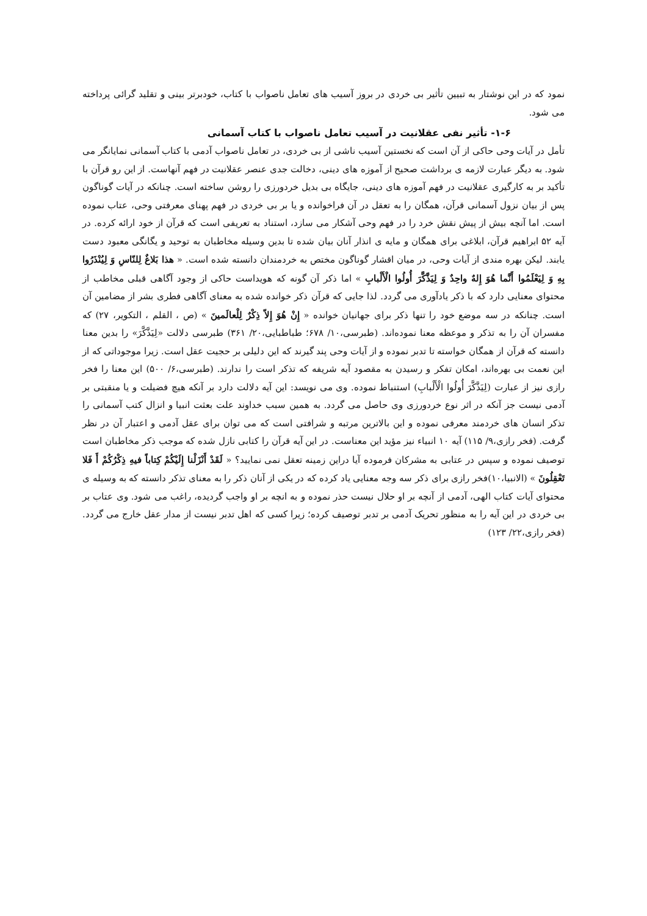نمود که در این نوشتار به تبیین تأثیر بی خردی در بروز آسیب های تعامل ناصواب با کتاب، خودبرتر بینی و تقلید گرائی پرداخته می شود.
۱-۶- تأثیر نفی عقلانیت در آسیب تعامل ناصواب با کتاب آسمانی
تأمل در آیات وحی حاکی از آن است که نخستین آسیب ناشی از بی خردی، در تعامل ناصواب آدمی با کتاب آسمانی نمایانگر می شود. به دیگر عبارت لازمه ی برداشت صحیح از آموزه های دینی، دخالت جدی عنصر عقلانیت در فهم آنهاست. از این رو قرآن با تأکید بر به کارگیری عقلانیت در فهم آموزه های دینی، جایگاه بی بدیل خردورزی را روشن ساخته است. چنانکه در آیات گوناگون پس از بیان نزول آسمانی قرآن، همگان را به تعقل در آن فراخوانده و یا بر بی خردی در فهم پهنای معرفتی وحی، عتاب نموده است. اما آنچه بیش از پیش نقش خرد را در فهم وحی آشکار می سازد، استناد به تعریفی است که قرآن از خود ارائه کرده. در آیه ۵۲ ابراهیم قرآن، ابلاغی برای همگان و مایه ی انذار آنان بیان شده تا بدین وسیله مخاطبان به توحید و یگانگی معبود دست یابند. لیکن بهره مندی از آیات وحی، در میان اقشار گوناگون مختص به خردمندان دانسته شده است. « هذا بَلاغٌ لِلنّاسِ وَ لِيُنْذَرُوا بِهِ وَ لِيَعْلَمُوا أَنَّما هُوَ إِلهٌ واحِدٌ وَ لِيَذَّكَّرَ أُولُوا الْأَلْبابِ » اما ذکر آن گونه که هویداست حاکی از وجود آگاهی قبلی مخاطب از محتوای معنایی دارد که با ذکر یادآوری می گردد. لذا جایی که قرآن ذکر خوانده شده به معنای آگاهی فطری بشر از مضامین آن است. چنانکه در سه موضع خود را تنها ذکر برای جهانیان خوانده « إِنْ هُوَ إِلاّ ذِكْرٌ لِلْعالَمينَ » (ص ، القلم ، التکویر، ۲۷) که مفسران آن را به تذکر و موعظه معنا نموده‌اند. (طبرسی،۱۰/ ۶۷۸؛ طباطبایی،۲۰/ ۳۶۱) طبرسی دلالت «لِيَذَّكَّرَ» را بدین معنا دانسته که قرآن از همگان خواسته تا تدبر نموده و از آیات وحی پند گیرند که این دلیلی بر حجیت عقل است. زیرا موجوداتی که از این نعمت بی بهره‌اند، امکان تفکر و رسیدن به مقصود آیه شریفه که تذکر است را ندارند. (طبرسی،۶/ ۵۰۰) این معنا را فخر رازی نیز از عبارت (لِيَذَّكَّرَ أُولُوا الْأَلْبابِ) استنباط نموده. وی می نویسد: این آیه دلالت دارد بر آنکه هیچ فضیلت و یا منقبتی بر آدمی نیست جز آنکه در اثر نوع خردورزی وی حاصل می گردد. به همین سبب خداوند علت بعثت انبیا و انزال کتب آسمانی را تذکر انسان های خردمند معرفی نموده و این بالاترین مرتبه و شرافتی است که می توان برای عقل آدمی و اعتبار آن در نظر گرفت. (فخر رازی،۹/ ۱۱۵) آیه ۱۰ انبیاء نیز مؤید این معناست. در این آیه قرآن را کتابی نازل شده که موجب ذکر مخاطبان است توصیف نموده و سپس در عتابی به مشرکان فرموده آیا دراین زمینه تعقل نمی نمایید؟ « لَقَدْ أَنْزَلْنا إِلَيْكُمْ كِتاباً فيهِ ذِكْرُكُمْ أَ فَلا تَعْقِلُونَ » (الانبیا،۱۰)فخر رازی برای ذکر سه وجه معنایی یاد کرده که در یکی از آنان ذکر را به معنای تذکر دانسته که به وسیله ی محتوای آیات کتاب الهی، آدمی از آنچه بر او حلال نیست حذر نموده و به انچه بر او واجب گردیده، راغب می شود. وی عتاب بر بی خردی در این آیه را به منظور تحریک آدمی بر تدبر توصیف کرده؛ زیرا کسی که اهل تدبر نیست از مدار عقل خارج می گردد. (فخر رازی،۲۲/ ۱۲۳)